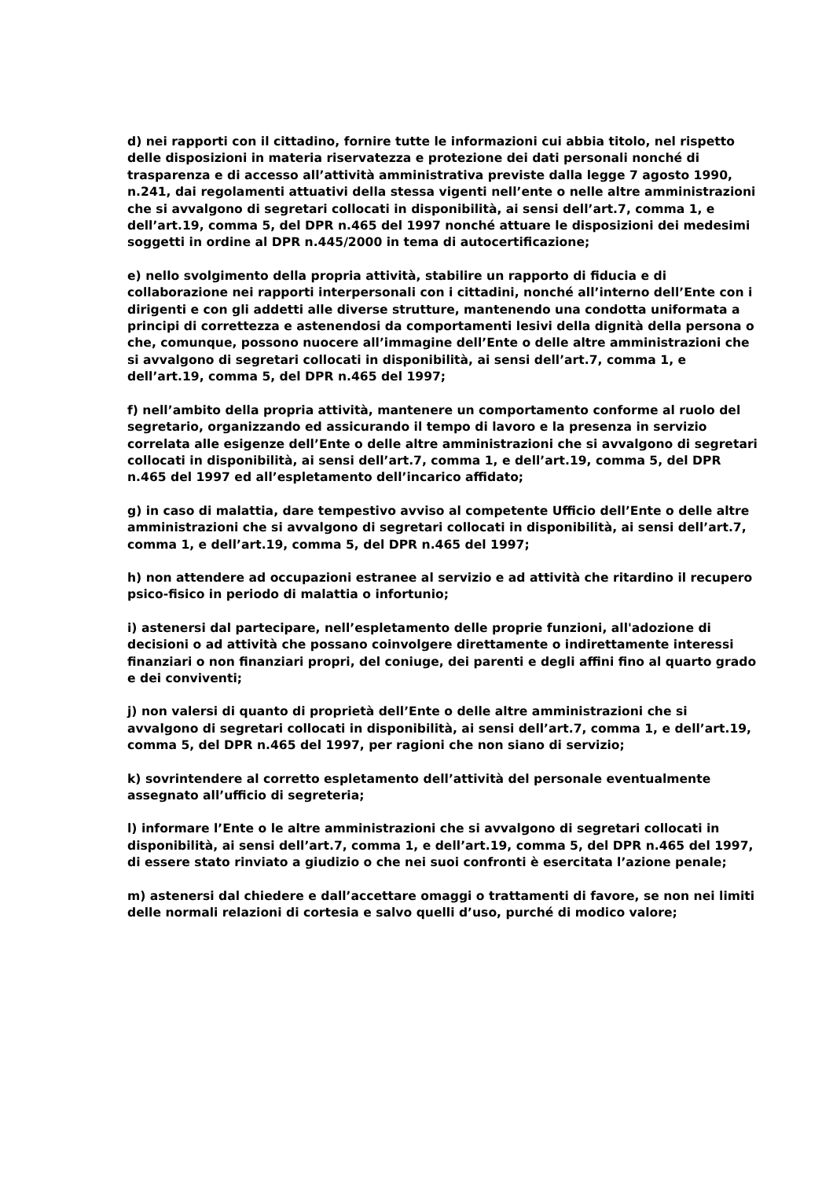d) nei rapporti con il cittadino, fornire tutte le informazioni cui abbia titolo, nel rispetto delle disposizioni in materia riservatezza e protezione dei dati personali nonché di trasparenza e di accesso all’attività amministrativa previste dalla legge 7 agosto 1990, n.241, dai regolamenti attuativi della stessa vigenti nell’ente o nelle altre amministrazioni che si avvalgono di segretari collocati in disponibilità, ai sensi dell’art.7, comma 1, e dell’art.19, comma 5, del DPR n.465 del 1997 nonché attuare le disposizioni dei medesimi soggetti in ordine al DPR n.445/2000 in tema di autocertificazione;
e) nello svolgimento della propria attività, stabilire un rapporto di fiducia e di collaborazione nei rapporti interpersonali con i cittadini, nonché all’interno dell’Ente con i dirigenti e con gli addetti alle diverse strutture, mantenendo una condotta uniformata a principi di correttezza e astenendosi da comportamenti lesivi della dignità della persona o che, comunque, possono nuocere all’immagine dell’Ente o delle altre amministrazioni che si avvalgono di segretari collocati in disponibilità, ai sensi dell’art.7, comma 1, e dell’art.19, comma 5, del DPR n.465 del 1997;
f) nell’ambito della propria attività, mantenere un comportamento conforme al ruolo del segretario, organizzando ed assicurando il tempo di lavoro e la presenza in servizio correlata alle esigenze dell’Ente o delle altre amministrazioni che si avvalgono di segretari collocati in disponibilità, ai sensi dell’art.7, comma 1, e dell’art.19, comma 5, del DPR n.465 del 1997 ed all’espletamento dell’incarico affidato;
g) in caso di malattia, dare tempestivo avviso al competente Ufficio dell’Ente o delle altre amministrazioni che si avvalgono di segretari collocati in disponibilità, ai sensi dell’art.7, comma 1, e dell’art.19, comma 5, del DPR n.465 del 1997;
h) non attendere ad occupazioni estranee al servizio e ad attività che ritardino il recupero psico-fisico in periodo di malattia o infortunio;
i) astenersi dal partecipare, nell’espletamento delle proprie funzioni, all'adozione di decisioni o ad attività che possano coinvolgere direttamente o indirettamente interessi finanziari o non finanziari propri, del coniuge, dei parenti e degli affini fino al quarto grado e dei conviventi;
j) non valersi di quanto di proprietà dell’Ente o delle altre amministrazioni che si avvalgono di segretari collocati in disponibilità, ai sensi dell’art.7, comma 1, e dell’art.19, comma 5, del DPR n.465 del 1997, per ragioni che non siano di servizio;
k) sovrintendere al corretto espletamento dell’attività del personale eventualmente assegnato all’ufficio di segreteria;
l) informare l’Ente o le altre amministrazioni che si avvalgono di segretari collocati in disponibilità, ai sensi dell’art.7, comma 1, e dell’art.19, comma 5, del DPR n.465 del 1997, di essere stato rinviato a giudizio o che nei suoi confronti è esercitata l’azione penale;
m) astenersi dal chiedere e dall’accettare omaggi o trattamenti di favore, se non nei limiti delle normali relazioni di cortesia e salvo quelli d’uso, purché di modico valore;